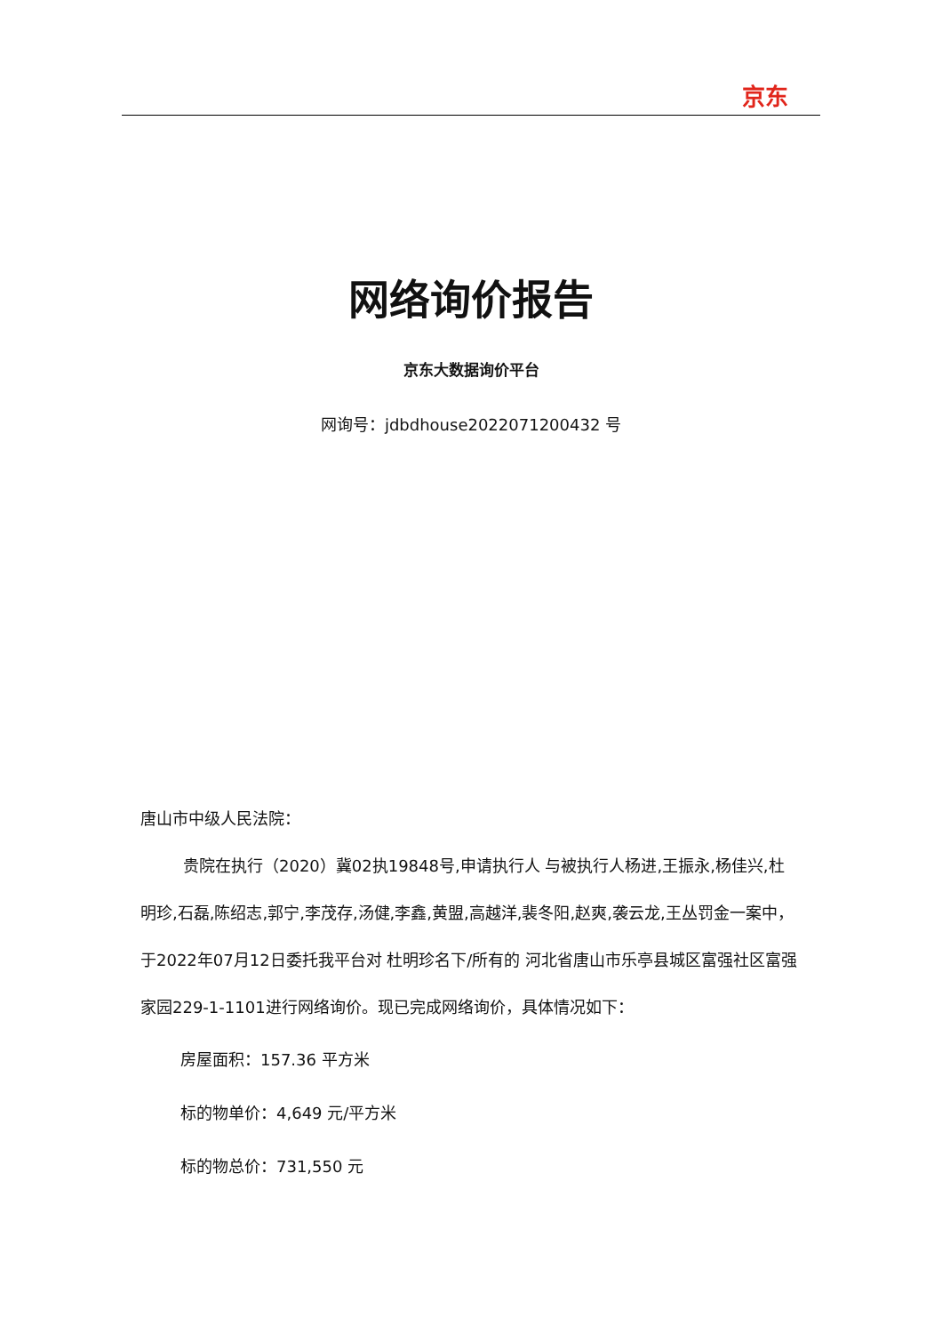京东
网络询价报告
京东大数据询价平台
网询号：jdbdhouse2022071200432 号
唐山市中级人民法院：
贵院在执行（2020）冀02执19848号,申请执行人 与被执行人杨进,王振永,杨佳兴,杜明珍,石磊,陈绍志,郭宁,李茂存,汤健,李鑫,黄盟,高越洋,裴冬阳,赵爽,袭云龙,王丛罚金一案中，于2022年07月12日委托我平台对 杜明珍名下/所有的 河北省唐山市乐亭县城区富强社区富强家园229-1-1101进行网络询价。现已完成网络询价，具体情况如下：
房屋面积：157.36 平方米
标的物单价：4,649 元/平方米
标的物总价：731,550 元